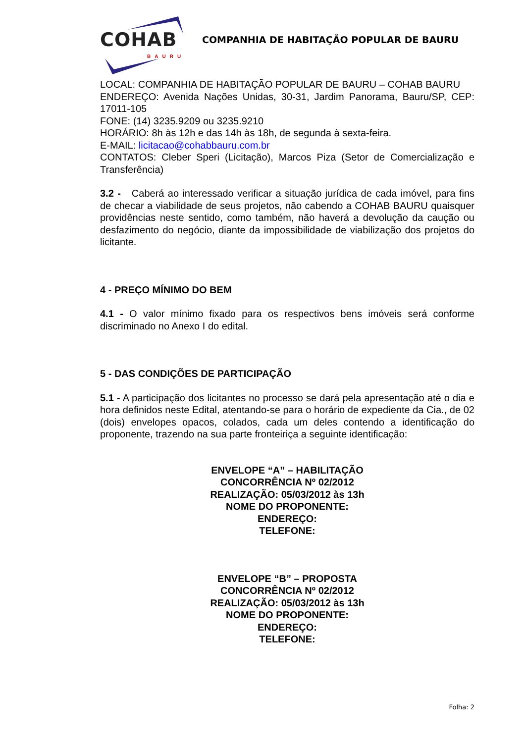COHAB BAURU
COMPANHIA DE HABITAÇÃO POPULAR DE BAURU
LOCAL: COMPANHIA DE HABITAÇÃO POPULAR DE BAURU – COHAB BAURU
ENDEREÇO: Avenida Nações Unidas, 30-31, Jardim Panorama, Bauru/SP, CEP: 17011-105
FONE: (14) 3235.9209 ou 3235.9210
HORÁRIO: 8h às 12h e das 14h às 18h, de segunda à sexta-feira.
E-MAIL: licitacao@cohabbauru.com.br
CONTATOS: Cleber Speri (Licitação), Marcos Piza (Setor de Comercialização e Transferência)
3.2 - Caberá ao interessado verificar a situação jurídica de cada imóvel, para fins de checar a viabilidade de seus projetos, não cabendo a COHAB BAURU quaisquer providências neste sentido, como também, não haverá a devolução da caução ou desfazimento do negócio, diante da impossibilidade de viabilização dos projetos do licitante.
4 - PREÇO MÍNIMO DO BEM
4.1 - O valor mínimo fixado para os respectivos bens imóveis será conforme discriminado no Anexo I do edital.
5 - DAS CONDIÇÕES DE PARTICIPAÇÃO
5.1 - A participação dos licitantes no processo se dará pela apresentação até o dia e hora definidos neste Edital, atentando-se para o horário de expediente da Cia., de 02 (dois) envelopes opacos, colados, cada um deles contendo a identificação do proponente, trazendo na sua parte fronteiriça a seguinte identificação:
ENVELOPE “A” – HABILITAÇÃO
CONCORRÊNCIA Nº 02/2012
REALIZAÇÃO: 05/03/2012 às 13h
NOME DO PROPONENTE:
ENDEREÇO:
TELEFONE:
ENVELOPE “B” – PROPOSTA
CONCORRÊNCIA Nº 02/2012
REALIZAÇÃO: 05/03/2012 às 13h
NOME DO PROPONENTE:
ENDEREÇO:
TELEFONE:
Folha: 2